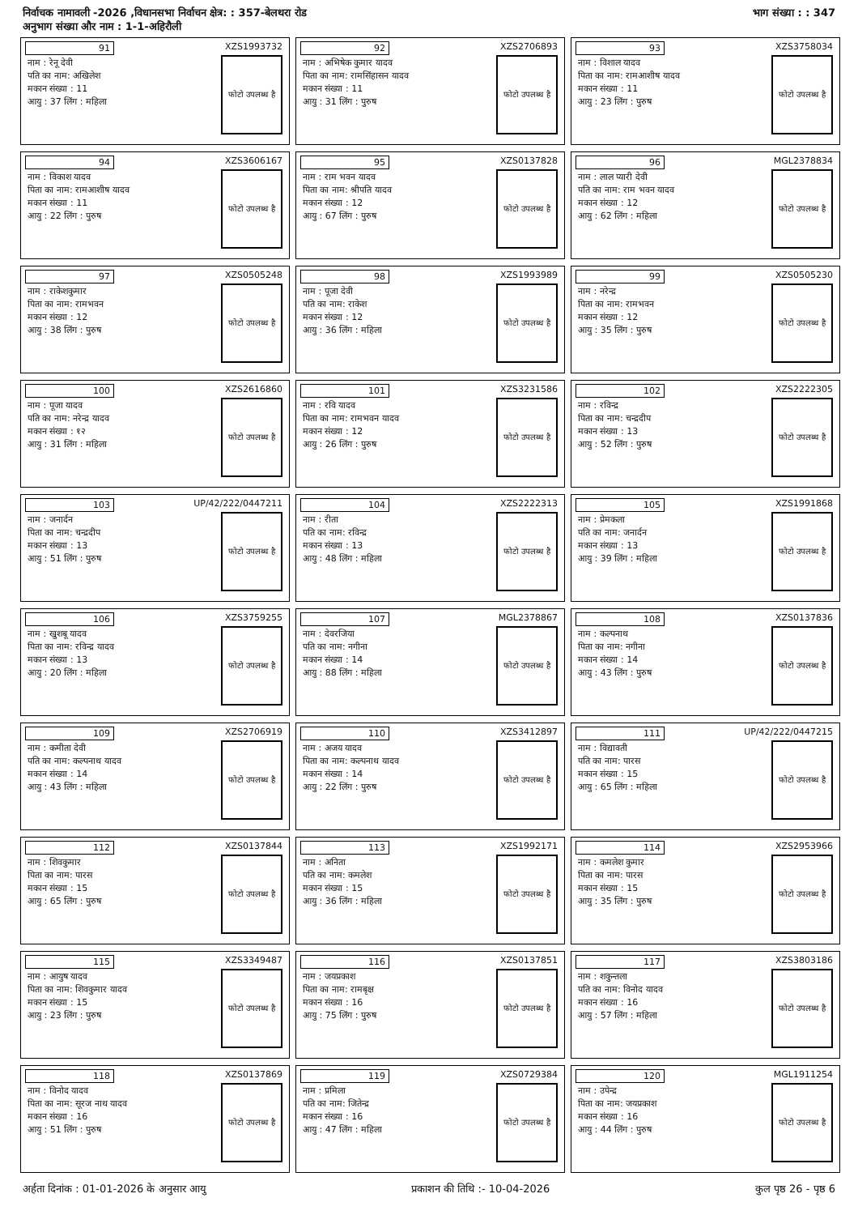निर्वाचक नामावली -2026 ,विधानसभा निर्वाचन क्षेत्र: : 357-बेलथरा रोड भाग संख्या : : 347
अनुभाग संख्या और नाम : 1-1-अहिरौली
91 XZS1993732
नाम : रेनू देवी
पति का नाम: अखिलेश
मकान संख्या : 11
आयु : 37 लिंग : महिला
फोटो उपलब्ध है
92 XZS2706893
नाम : अभिषेक कुमार यादव
पिता का नाम: रामसिंहासन यादव
मकान संख्या : 11
आयु : 31 लिंग : पुरुष
फोटो उपलब्ध है
93 XZS3758034
नाम : विशाल यादव
पिता का नाम: रामआशीष यादव
मकान संख्या : 11
आयु : 23 लिंग : पुरुष
फोटो उपलब्ध है
94 XZS3606167
नाम : विकाश यादव
पिता का नाम: रामआशीष यादव
मकान संख्या : 11
आयु : 22 लिंग : पुरुष
फोटो उपलब्ध है
95 XZS0137828
नाम : राम भवन यादव
पिता का नाम: श्रीपति यादव
मकान संख्या : 12
आयु : 67 लिंग : पुरुष
फोटो उपलब्ध है
96 MGL2378834
नाम : लाल प्यारी देवी
पति का नाम: राम भवन यादव
मकान संख्या : 12
आयु : 62 लिंग : महिला
फोटो उपलब्ध है
97 XZS0505248
नाम : राकेशकुमार
पिता का नाम: रामभवन
मकान संख्या : 12
आयु : 38 लिंग : पुरुष
फोटो उपलब्ध है
98 XZS1993989
नाम : पूजा देवी
पति का नाम: राकेश
मकान संख्या : 12
आयु : 36 लिंग : महिला
फोटो उपलब्ध है
99 XZS0505230
नाम : नरेन्द्र
पिता का नाम: रामभवन
मकान संख्या : 12
आयु : 35 लिंग : पुरुष
फोटो उपलब्ध है
100 XZS2616860
नाम : पूजा यादव
पति का नाम: नरेन्द्र यादव
मकान संख्या : १२
आयु : 31 लिंग : महिला
फोटो उपलब्ध है
101 XZS3231586
नाम : रवि यादव
पिता का नाम: रामभवन यादव
मकान संख्या : 12
आयु : 26 लिंग : पुरुष
फोटो उपलब्ध है
102 XZS2222305
नाम : रविन्द्र
पिता का नाम: चन्द्रदीप
मकान संख्या : 13
आयु : 52 लिंग : पुरुष
फोटो उपलब्ध है
103 UP/42/222/0447211
नाम : जनार्दन
पिता का नाम: चन्द्रदीप
मकान संख्या : 13
आयु : 51 लिंग : पुरुष
फोटो उपलब्ध है
104 XZS2222313
नाम : रीता
पति का नाम: रविन्द्र
मकान संख्या : 13
आयु : 48 लिंग : महिला
फोटो उपलब्ध है
105 XZS1991868
नाम : प्रेमकला
पति का नाम: जनार्दन
मकान संख्या : 13
आयु : 39 लिंग : महिला
फोटो उपलब्ध है
106 XZS3759255
नाम : खुशबू यादव
पिता का नाम: रविन्द्र यादव
मकान संख्या : 13
आयु : 20 लिंग : महिला
फोटो उपलब्ध है
107 MGL2378867
नाम : देवरजिया
पति का नाम: नगीना
मकान संख्या : 14
आयु : 88 लिंग : महिला
फोटो उपलब्ध है
108 XZS0137836
नाम : कल्पनाथ
पिता का नाम: नगीना
मकान संख्या : 14
आयु : 43 लिंग : पुरुष
फोटो उपलब्ध है
109 XZS2706919
नाम : कमीता देवी
पति का नाम: कल्पनाथ यादव
मकान संख्या : 14
आयु : 43 लिंग : महिला
फोटो उपलब्ध है
110 XZS3412897
नाम : अजय यादव
पिता का नाम: कल्पनाथ यादव
मकान संख्या : 14
आयु : 22 लिंग : पुरुष
फोटो उपलब्ध है
111 UP/42/222/0447215
नाम : विद्यावती
पति का नाम: पारस
मकान संख्या : 15
आयु : 65 लिंग : महिला
फोटो उपलब्ध है
112 XZS0137844
नाम : शिवकुमार
पिता का नाम: पारस
मकान संख्या : 15
आयु : 65 लिंग : पुरुष
फोटो उपलब्ध है
113 XZS1992171
नाम : अनिता
पति का नाम: कमलेश
मकान संख्या : 15
आयु : 36 लिंग : महिला
फोटो उपलब्ध है
114 XZS2953966
नाम : कमलेश कुमार
पिता का नाम: पारस
मकान संख्या : 15
आयु : 35 लिंग : पुरुष
फोटो उपलब्ध है
115 XZS3349487
नाम : आयुष यादव
पिता का नाम: शिवकुमार यादव
मकान संख्या : 15
आयु : 23 लिंग : पुरुष
फोटो उपलब्ध है
116 XZS0137851
नाम : जयप्रकाश
पिता का नाम: रामबृक्ष
मकान संख्या : 16
आयु : 75 लिंग : पुरुष
फोटो उपलब्ध है
117 XZS3803186
नाम : शकुन्तला
पति का नाम: विनोद यादव
मकान संख्या : 16
आयु : 57 लिंग : महिला
फोटो उपलब्ध है
118 XZS0137869
नाम : विनोद यादव
पिता का नाम: सूरज नाथ यादव
मकान संख्या : 16
आयु : 51 लिंग : पुरुष
फोटो उपलब्ध है
119 XZS0729384
नाम : प्रमिला
पति का नाम: जितेन्द्र
मकान संख्या : 16
आयु : 47 लिंग : महिला
फोटो उपलब्ध है
120 MGL1911254
नाम : उपेन्द्र
पिता का नाम: जयप्रकाश
मकान संख्या : 16
आयु : 44 लिंग : पुरुष
फोटो उपलब्ध है
अर्हता दिनांक : 01-01-2026 के अनुसार आयु प्रकाशन की तिथि :- 10-04-2026 कुल पृष्ठ 26 - पृष्ठ 6